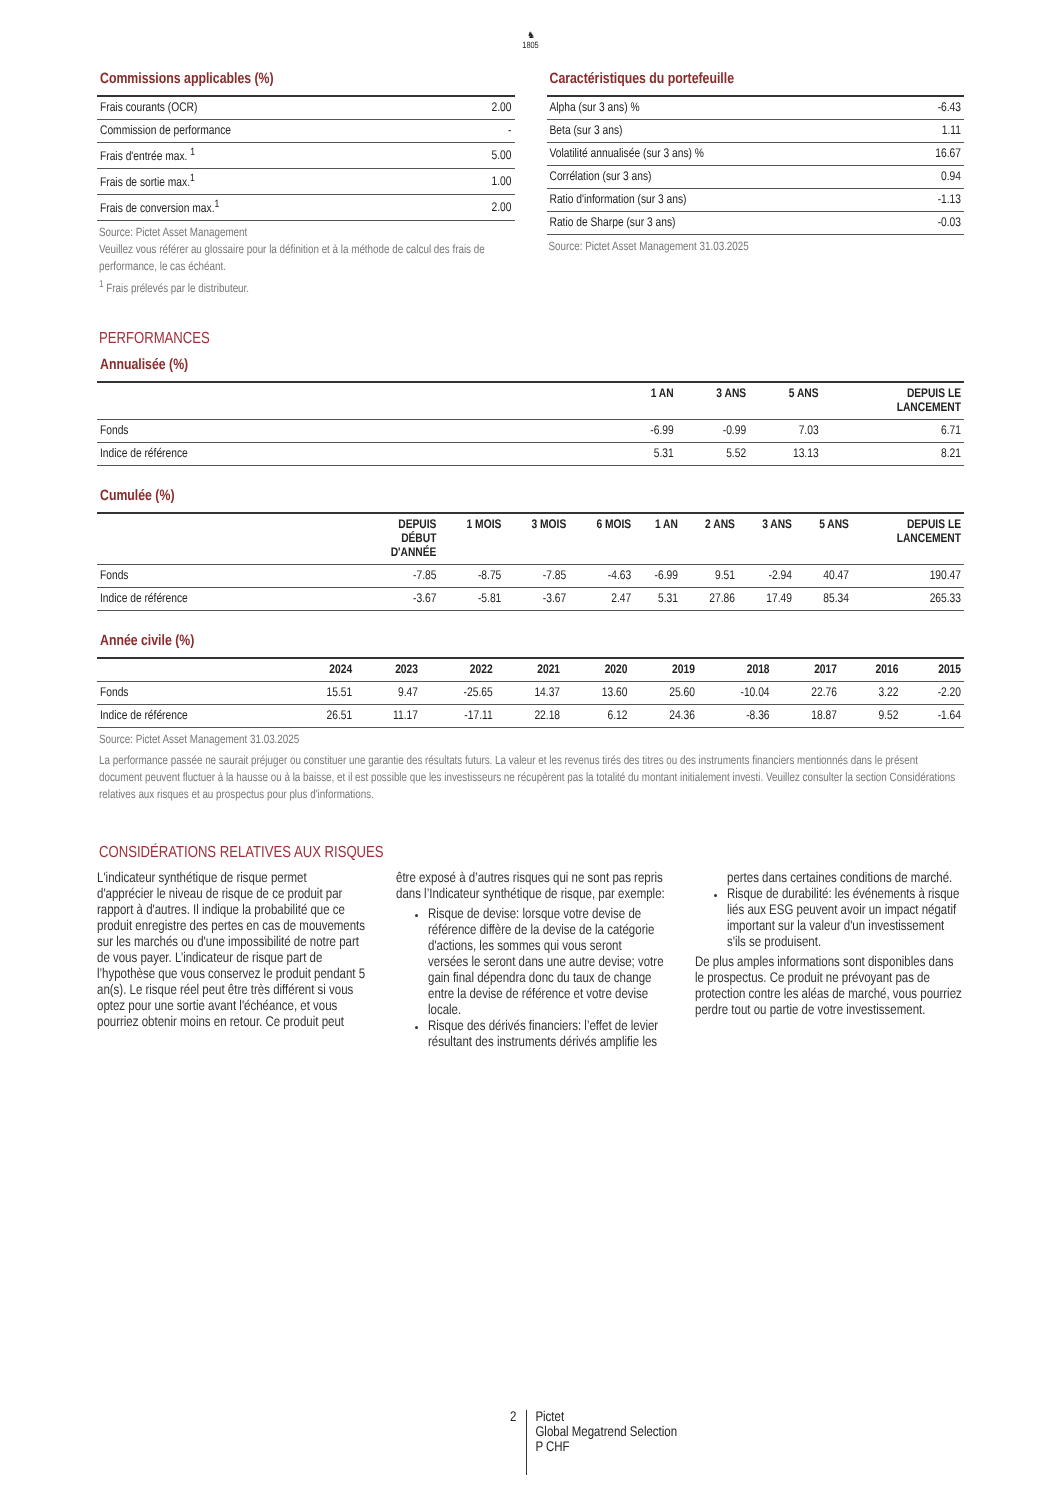♞
1805
Commissions applicables (%)
| Frais courants (OCR) | 2.00 |
| Commission de performance | - |
| Frais d'entrée max. <sup>1</sup> | 5.00 |
| Frais de sortie max.<sup>1</sup> | 1.00 |
| Frais de conversion max.<sup>1</sup> | 2.00 |
Source: Pictet Asset Management
Veuillez vous référer au glossaire pour la définition et à la méthode de calcul des frais de performance, le cas échéant.
<sup>1</sup> Frais prélevés par le distributeur.
Caractéristiques du portefeuille
| Alpha (sur 3 ans) % | -6.43 |
| Beta (sur 3 ans) | 1.11 |
| Volatilité annualisée (sur 3 ans) % | 16.67 |
| Corrélation (sur 3 ans) | 0.94 |
| Ratio d'information (sur 3 ans) | -1.13 |
| Ratio de Sharpe (sur 3 ans) | -0.03 |
Source: Pictet Asset Management 31.03.2025
PERFORMANCES
Annualisée (%)
| | 1 AN | 3 ANS | 5 ANS | DEPUIS LE LANCEMENT |
| --- | --- | --- | --- | --- |
| Fonds | -6.99 | -0.99 | 7.03 | 6.71 |
| Indice de référence | 5.31 | 5.52 | 13.13 | 8.21 |
Cumulée (%)
| | DEPUIS DÉBUT D'ANNÉE | 1 MOIS | 3 MOIS | 6 MOIS | 1 AN | 2 ANS | 3 ANS | 5 ANS | DEPUIS LE LANCEMENT |
| --- | --- | --- | --- | --- | --- | --- | --- | --- | --- |
| Fonds | -7.85 | -8.75 | -7.85 | -4.63 | -6.99 | 9.51 | -2.94 | 40.47 | 190.47 |
| Indice de référence | -3.67 | -5.81 | -3.67 | 2.47 | 5.31 | 27.86 | 17.49 | 85.34 | 265.33 |
Année civile (%)
| | 2024 | 2023 | 2022 | 2021 | 2020 | 2019 | 2018 | 2017 | 2016 | 2015 |
| --- | --- | --- | --- | --- | --- | --- | --- | --- | --- | --- |
| Fonds | 15.51 | 9.47 | -25.65 | 14.37 | 13.60 | 25.60 | -10.04 | 22.76 | 3.22 | -2.20 |
| Indice de référence | 26.51 | 11.17 | -17.11 | 22.18 | 6.12 | 24.36 | -8.36 | 18.87 | 9.52 | -1.64 |
Source: Pictet Asset Management 31.03.2025
La performance passée ne saurait préjuger ou constituer une garantie des résultats futurs. La valeur et les revenus tirés des titres ou des instruments financiers mentionnés dans le présent document peuvent fluctuer à la hausse ou à la baisse, et il est possible que les investisseurs ne récupèrent pas la totalité du montant initialement investi. Veuillez consulter la section Considérations relatives aux risques et au prospectus pour plus d'informations.
CONSIDÉRATIONS RELATIVES AUX RISQUES
L'indicateur synthétique de risque permet d'apprécier le niveau de risque de ce produit par rapport à d'autres. Il indique la probabilité que ce produit enregistre des pertes en cas de mouvements sur les marchés ou d'une impossibilité de notre part de vous payer. L’indicateur de risque part de l’hypothèse que vous conservez le produit pendant 5 an(s). Le risque réel peut être très différent si vous optez pour une sortie avant l'échéance, et vous pourriez obtenir moins en retour. Ce produit peut être exposé à d’autres risques qui ne sont pas repris dans l’Indicateur synthétique de risque, par exemple:
Risque de devise: lorsque votre devise de référence diffère de la devise de la catégorie d'actions, les sommes qui vous seront versées le seront dans une autre devise; votre gain final dépendra donc du taux de change entre la devise de référence et votre devise locale.
Risque des dérivés financiers: l’effet de levier résultant des instruments dérivés amplifie les pertes dans certaines conditions de marché.
Risque de durabilité: les événements à risque liés aux ESG peuvent avoir un impact négatif important sur la valeur d'un investissement s'ils se produisent.
De plus amples informations sont disponibles dans le prospectus. Ce produit ne prévoyant pas de protection contre les aléas de marché, vous pourriez perdre tout ou partie de votre investissement.
2
Pictet
Global Megatrend Selection
P CHF